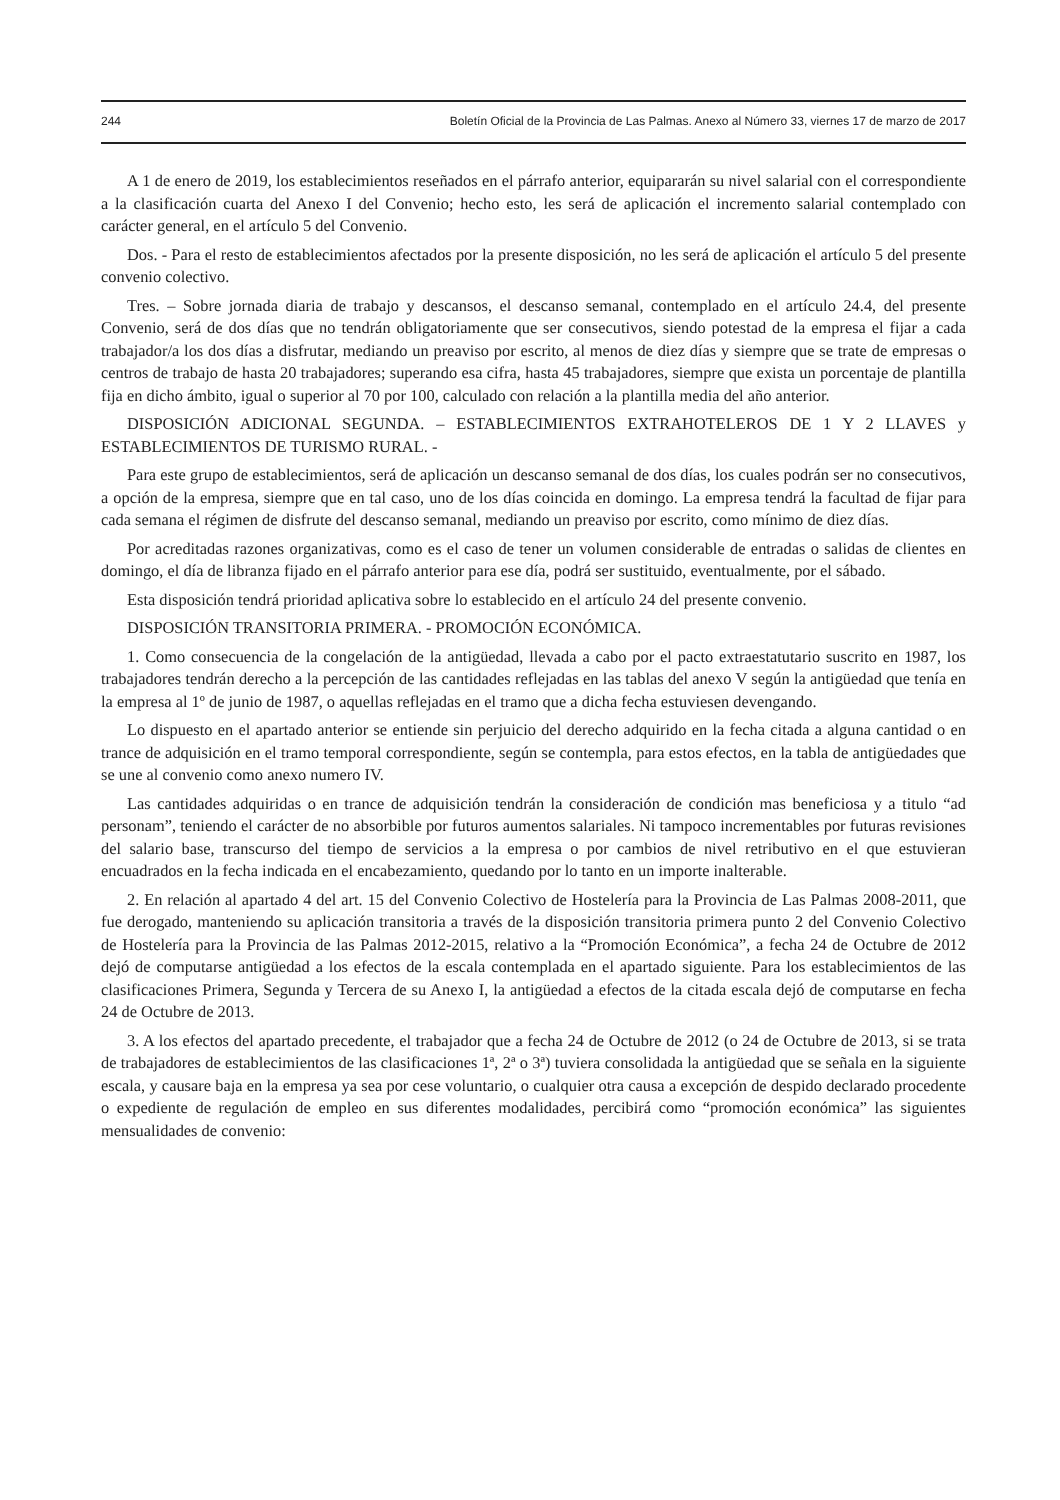244 Boletín Oficial de la Provincia de Las Palmas. Anexo al Número 33, viernes 17 de marzo de 2017
A 1 de enero de 2019, los establecimientos reseñados en el párrafo anterior, equipararán su nivel salarial con el correspondiente a la clasificación cuarta del Anexo I del Convenio; hecho esto, les será de aplicación el incremento salarial contemplado con carácter general, en el artículo 5 del Convenio.
Dos. - Para el resto de establecimientos afectados por la presente disposición, no les será de aplicación el artículo 5 del presente convenio colectivo.
Tres. – Sobre jornada diaria de trabajo y descansos, el descanso semanal, contemplado en el artículo 24.4, del presente Convenio, será de dos días que no tendrán obligatoriamente que ser consecutivos, siendo potestad de la empresa el fijar a cada trabajador/a los dos días a disfrutar, mediando un preaviso por escrito, al menos de diez días y siempre que se trate de empresas o centros de trabajo de hasta 20 trabajadores; superando esa cifra, hasta 45 trabajadores, siempre que exista un porcentaje de plantilla fija en dicho ámbito, igual o superior al 70 por 100, calculado con relación a la plantilla media del año anterior.
DISPOSICIÓN ADICIONAL SEGUNDA. – ESTABLECIMIENTOS EXTRAHOTELEROS DE 1 Y 2 LLAVES y ESTABLECIMIENTOS DE TURISMO RURAL. -
Para este grupo de establecimientos, será de aplicación un descanso semanal de dos días, los cuales podrán ser no consecutivos, a opción de la empresa, siempre que en tal caso, uno de los días coincida en domingo. La empresa tendrá la facultad de fijar para cada semana el régimen de disfrute del descanso semanal, mediando un preaviso por escrito, como mínimo de diez días.
Por acreditadas razones organizativas, como es el caso de tener un volumen considerable de entradas o salidas de clientes en domingo, el día de libranza fijado en el párrafo anterior para ese día, podrá ser sustituido, eventualmente, por el sábado.
Esta disposición tendrá prioridad aplicativa sobre lo establecido en el artículo 24 del presente convenio.
DISPOSICIÓN TRANSITORIA PRIMERA. - PROMOCIÓN ECONÓMICA.
1. Como consecuencia de la congelación de la antigüedad, llevada a cabo por el pacto extraestatutario suscrito en 1987, los trabajadores tendrán derecho a la percepción de las cantidades reflejadas en las tablas del anexo V según la antigüedad que tenía en la empresa al 1º de junio de 1987, o aquellas reflejadas en el tramo que a dicha fecha estuviesen devengando.
Lo dispuesto en el apartado anterior se entiende sin perjuicio del derecho adquirido en la fecha citada a alguna cantidad o en trance de adquisición en el tramo temporal correspondiente, según se contempla, para estos efectos, en la tabla de antigüedades que se une al convenio como anexo numero IV.
Las cantidades adquiridas o en trance de adquisición tendrán la consideración de condición mas beneficiosa y a titulo “ad personam”, teniendo el carácter de no absorbible por futuros aumentos salariales. Ni tampoco incrementables por futuras revisiones del salario base, transcurso del tiempo de servicios a la empresa o por cambios de nivel retributivo en el que estuvieran encuadrados en la fecha indicada en el encabezamiento, quedando por lo tanto en un importe inalterable.
2. En relación al apartado 4 del art. 15 del Convenio Colectivo de Hostelería para la Provincia de Las Palmas 2008-2011, que fue derogado, manteniendo su aplicación transitoria a través de la disposición transitoria primera punto 2 del Convenio Colectivo de Hostelería para la Provincia de las Palmas 2012-2015, relativo a la “Promoción Económica”, a fecha 24 de Octubre de 2012 dejó de computarse antigüedad a los efectos de la escala contemplada en el apartado siguiente. Para los establecimientos de las clasificaciones Primera, Segunda y Tercera de su Anexo I, la antigüedad a efectos de la citada escala dejó de computarse en fecha 24 de Octubre de 2013.
3. A los efectos del apartado precedente, el trabajador que a fecha 24 de Octubre de 2012 (o 24 de Octubre de 2013, si se trata de trabajadores de establecimientos de las clasificaciones 1ª, 2ª o 3ª) tuviera consolidada la antigüedad que se señala en la siguiente escala, y causare baja en la empresa ya sea por cese voluntario, o cualquier otra causa a excepción de despido declarado procedente o expediente de regulación de empleo en sus diferentes modalidades, percibirá como “promoción económica” las siguientes mensualidades de convenio: